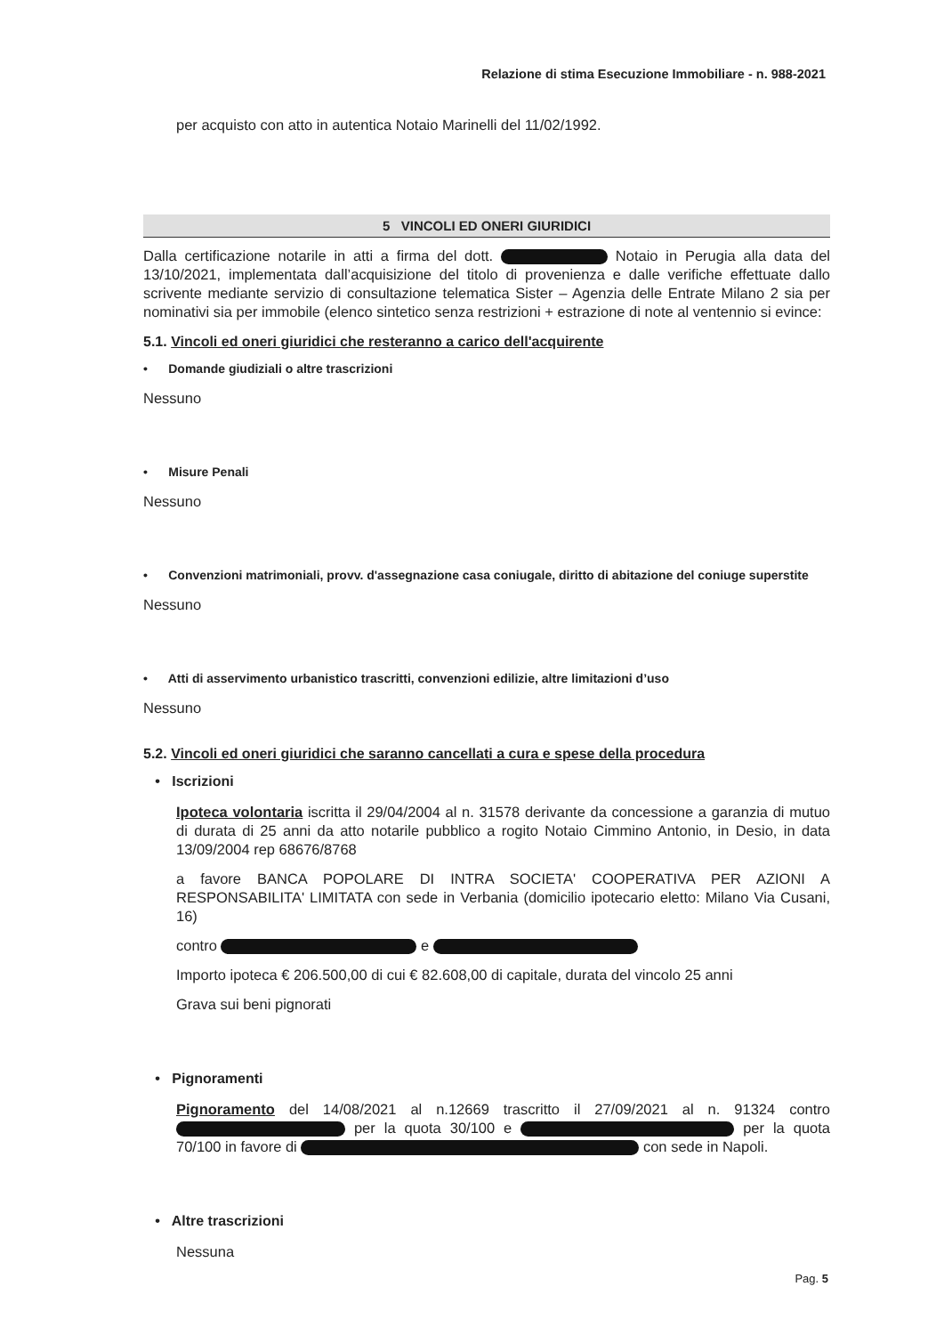Relazione di stima Esecuzione Immobiliare - n. 988-2021
per acquisto con atto in autentica Notaio Marinelli del 11/02/1992.
5 VINCOLI ED ONERI GIURIDICI
Dalla certificazione notarile in atti a firma del dott. Notaio in Perugia alla data del 13/10/2021, implementata dall’acquisizione del titolo di provenienza e dalle verifiche effettuate dallo scrivente mediante servizio di consultazione telematica Sister – Agenzia delle Entrate Milano 2 sia per nominativi sia per immobile (elenco sintetico senza restrizioni + estrazione di note al ventennio si evince:
5.1. Vincoli ed oneri giuridici che resteranno a carico dell'acquirente
• Domande giudiziali o altre trascrizioni
Nessuno
• Misure Penali
Nessuno
• Convenzioni matrimoniali, provv. d'assegnazione casa coniugale, diritto di abitazione del coniuge superstite
Nessuno
• Atti di asservimento urbanistico trascritti, convenzioni edilizie, altre limitazioni d’uso
Nessuno
5.2. Vincoli ed oneri giuridici che saranno cancellati a cura e spese della procedura
• Iscrizioni
Ipoteca volontaria iscritta il 29/04/2004 al n. 31578 derivante da concessione a garanzia di mutuo di durata di 25 anni da atto notarile pubblico a rogito Notaio Cimmino Antonio, in Desio, in data 13/09/2004 rep 68676/8768
a favore BANCA POPOLARE DI INTRA SOCIETA' COOPERATIVA PER AZIONI A RESPONSABILITA' LIMITATA con sede in Verbania (domicilio ipotecario eletto: Milano Via Cusani, 16)
contro e
Importo ipoteca € 206.500,00 di cui € 82.608,00 di capitale, durata del vincolo 25 anni
Grava sui beni pignorati
• Pignoramenti
Pignoramento del 14/08/2021 al n.12669 trascritto il 27/09/2021 al n. 91324 contro per la quota 30/100 e per la quota 70/100 in favore di con sede in Napoli.
• Altre trascrizioni
Nessuna
Pag. 5